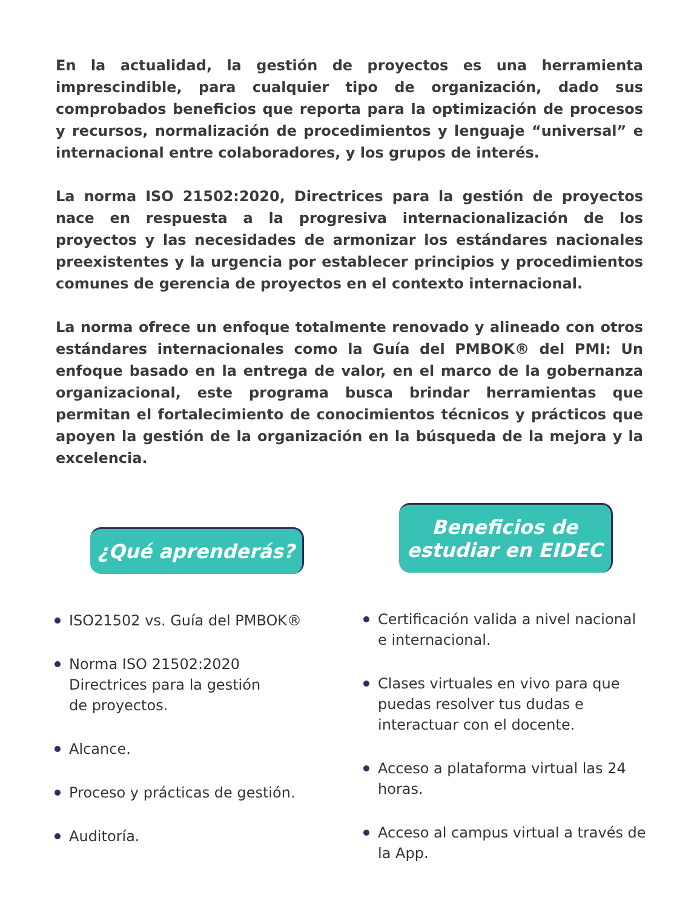En la actualidad, la gestión de proyectos es una herramienta imprescindible, para cualquier tipo de organización, dado sus comprobados beneficios que reporta para la optimización de procesos y recursos, normalización de procedimientos y lenguaje “universal” e internacional entre colaboradores, y los grupos de interés.
La norma ISO 21502:2020, Directrices para la gestión de proyectos nace en respuesta a la progresiva internacionalización de los proyectos y las necesidades de armonizar los estándares nacionales preexistentes y la urgencia por establecer principios y procedimientos comunes de gerencia de proyectos en el contexto internacional.
La norma ofrece un enfoque totalmente renovado y alineado con otros estándares internacionales como la Guía del PMBOK® del PMI: Un enfoque basado en la entrega de valor, en el marco de la gobernanza organizacional, este programa busca brindar herramientas que permitan el fortalecimiento de conocimientos técnicos y prácticos que apoyen la gestión de la organización en la búsqueda de la mejora y la excelencia.
¿Qué aprenderás?
ISO21502 vs. Guía del PMBOK®
Norma ISO 21502:2020
Directrices para la gestión
de proyectos.
Alcance.
Proceso y prácticas de gestión.
Auditoría.
Beneficios de
estudiar en EIDEC
Certificación valida a nivel nacional e internacional.
Clases virtuales en vivo para que puedas resolver tus dudas e interactuar con el docente.
Acceso a plataforma virtual las 24 horas.
Acceso al campus virtual a través de la App.